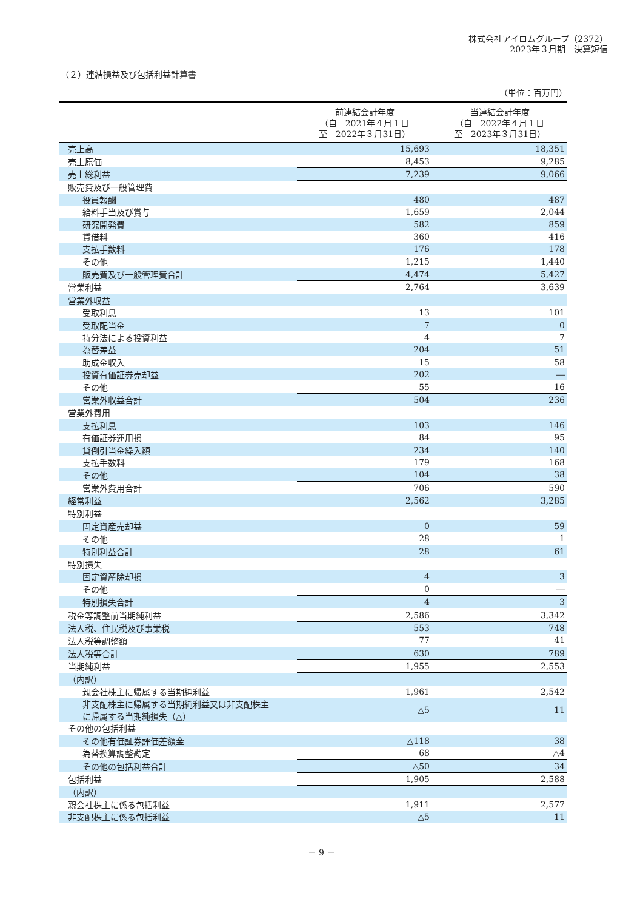株式会社アイロムグループ（2372）
2023年３月期　決算短信
（２）連結損益及び包括利益計算書
（単位：百万円）
| | 前連結会計年度 （自 2021年４月１日 至 2022年３月31日） | 当連結会計年度 （自 2022年４月１日 至 2023年３月31日） |
| --- | --- | --- |
| 売上高 | 15,693 | 18,351 |
| 売上原価 | 8,453 | 9,285 |
| 売上総利益 | 7,239 | 9,066 |
| 販売費及び一般管理費 | | |
| 役員報酬 | 480 | 487 |
| 給料手当及び賞与 | 1,659 | 2,044 |
| 研究開発費 | 582 | 859 |
| 賃借料 | 360 | 416 |
| 支払手数料 | 176 | 178 |
| その他 | 1,215 | 1,440 |
| 販売費及び一般管理費合計 | 4,474 | 5,427 |
| 営業利益 | 2,764 | 3,639 |
| 営業外収益 | | |
| 受取利息 | 13 | 101 |
| 受取配当金 | 7 | 0 |
| 持分法による投資利益 | 4 | 7 |
| 為替差益 | 204 | 51 |
| 助成金収入 | 15 | 58 |
| 投資有価証券売却益 | 202 | ― |
| その他 | 55 | 16 |
| 営業外収益合計 | 504 | 236 |
| 営業外費用 | | |
| 支払利息 | 103 | 146 |
| 有価証券運用損 | 84 | 95 |
| 貸倒引当金繰入額 | 234 | 140 |
| 支払手数料 | 179 | 168 |
| その他 | 104 | 38 |
| 営業外費用合計 | 706 | 590 |
| 経常利益 | 2,562 | 3,285 |
| 特別利益 | | |
| 固定資産売却益 | 0 | 59 |
| その他 | 28 | 1 |
| 特別利益合計 | 28 | 61 |
| 特別損失 | | |
| 固定資産除却損 | 4 | 3 |
| その他 | 0 | ― |
| 特別損失合計 | 4 | 3 |
| 税金等調整前当期純利益 | 2,586 | 3,342 |
| 法人税、住民税及び事業税 | 553 | 748 |
| 法人税等調整額 | 77 | 41 |
| 法人税等合計 | 630 | 789 |
| 当期純利益 | 1,955 | 2,553 |
| （内訳） | | |
| 親会社株主に帰属する当期純利益 | 1,961 | 2,542 |
| 非支配株主に帰属する当期純利益又は非支配株主 に帰属する当期純損失（△） | △5 | 11 |
| その他の包括利益 | | |
| その他有価証券評価差額金 | △118 | 38 |
| 為替換算調整勘定 | 68 | △4 |
| その他の包括利益合計 | △50 | 34 |
| 包括利益 | 1,905 | 2,588 |
| （内訳） | | |
| 親会社株主に係る包括利益 | 1,911 | 2,577 |
| 非支配株主に係る包括利益 | △5 | 11 |
－ 9 －